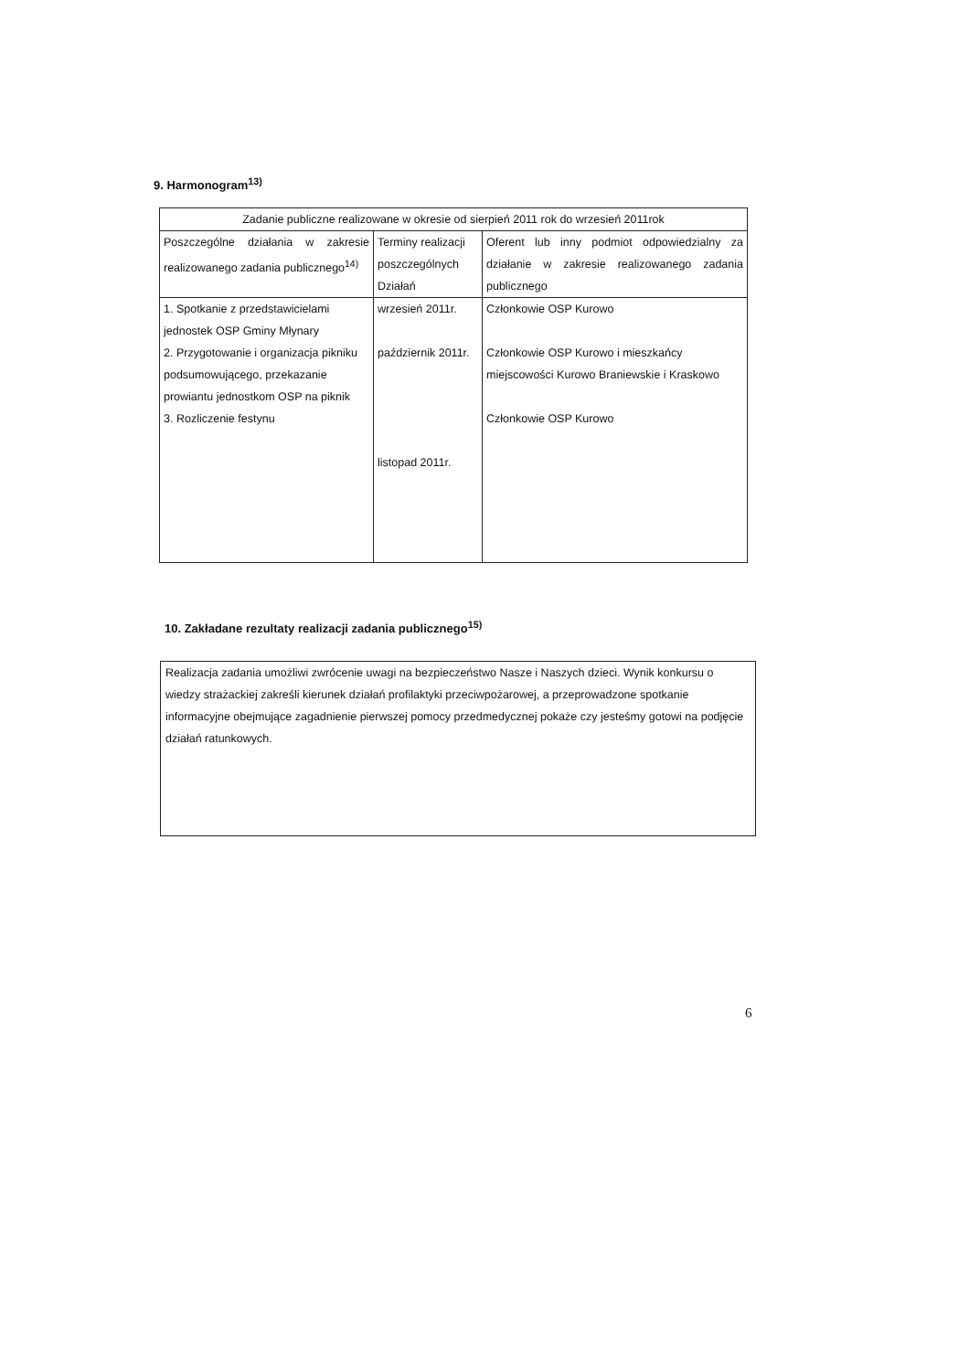9. Harmonogram<sup>13)</sup>
| Zadanie publiczne realizowane w okresie od sierpień 2011 rok do wrzesień 2011rok | | |
| Poszczególne działania w zakresie realizowanego zadania publicznego<sup>14)</sup> | Terminy realizacji poszczególnych Działań | Oferent lub inny podmiot odpowiedzialny za działanie w zakresie realizowanego zadania publicznego |
| 1. Spotkanie z przedstawicielami jednostek OSP Gminy Młynary 2. Przygotowanie i organizacja pikniku podsumowującego, przekazanie prowiantu jednostkom OSP na piknik 3. Rozliczenie festynu | wrzesień 2011r. październik 2011r. listopad 2011r. | Członkowie OSP Kurowo Członkowie OSP Kurowo i mieszkańcy miejscowości Kurowo Braniewskie i Kraskowo Członkowie OSP Kurowo |
10. Zakładane rezultaty realizacji zadania publicznego<sup>15)</sup>
Realizacja zadania umożliwi zwrócenie uwagi na bezpieczeństwo Nasze i Naszych dzieci. Wynik konkursu o wiedzy strażackiej zakreśli kierunek działań profilaktyki przeciwpożarowej, a przeprowadzone spotkanie informacyjne obejmujące zagadnienie pierwszej pomocy przedmedycznej pokaże czy jesteśmy gotowi na podjęcie działań ratunkowych.
6